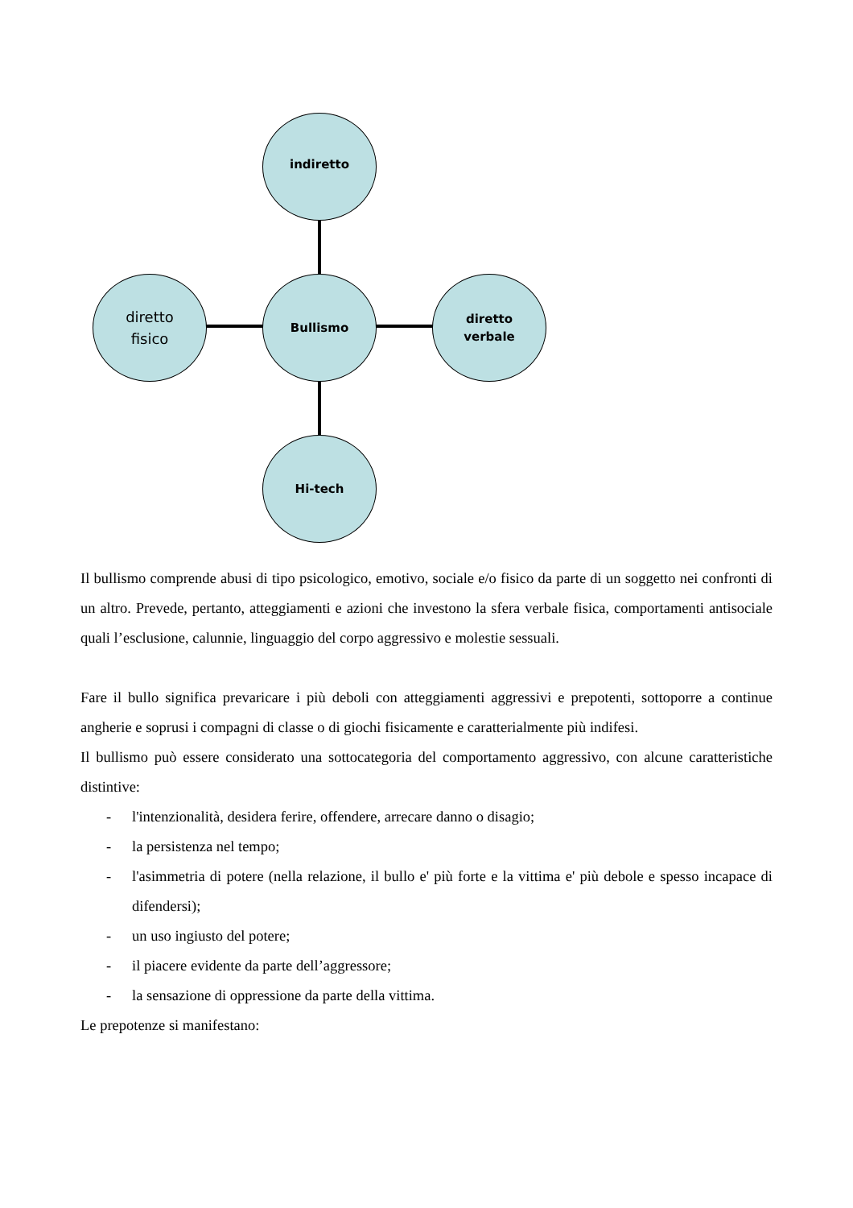indiretto
diretto
fisico
Bullismo
diretto
verbale
Hi-tech
Il bullismo comprende abusi di tipo psicologico, emotivo, sociale e/o fisico da parte di un soggetto nei confronti di un altro. Prevede, pertanto, atteggiamenti e azioni che investono la sfera verbale fisica, comportamenti antisociale quali l’esclusione, calunnie, linguaggio del corpo aggressivo e molestie sessuali.
Fare il bullo significa prevaricare i più deboli con atteggiamenti aggressivi e prepotenti, sottoporre a continue angherie e soprusi i compagni di classe o di giochi fisicamente e caratterialmente più indifesi.
Il bullismo può essere considerato una sottocategoria del comportamento aggressivo, con alcune caratteristiche distintive:
- l'intenzionalità, desidera ferire, offendere, arrecare danno o disagio;
- la persistenza nel tempo;
- l'asimmetria di potere (nella relazione, il bullo e' più forte e la vittima e' più debole e spesso incapace di difendersi);
- un uso ingiusto del potere;
- il piacere evidente da parte dell’aggressore;
- la sensazione di oppressione da parte della vittima.
Le prepotenze si manifestano: